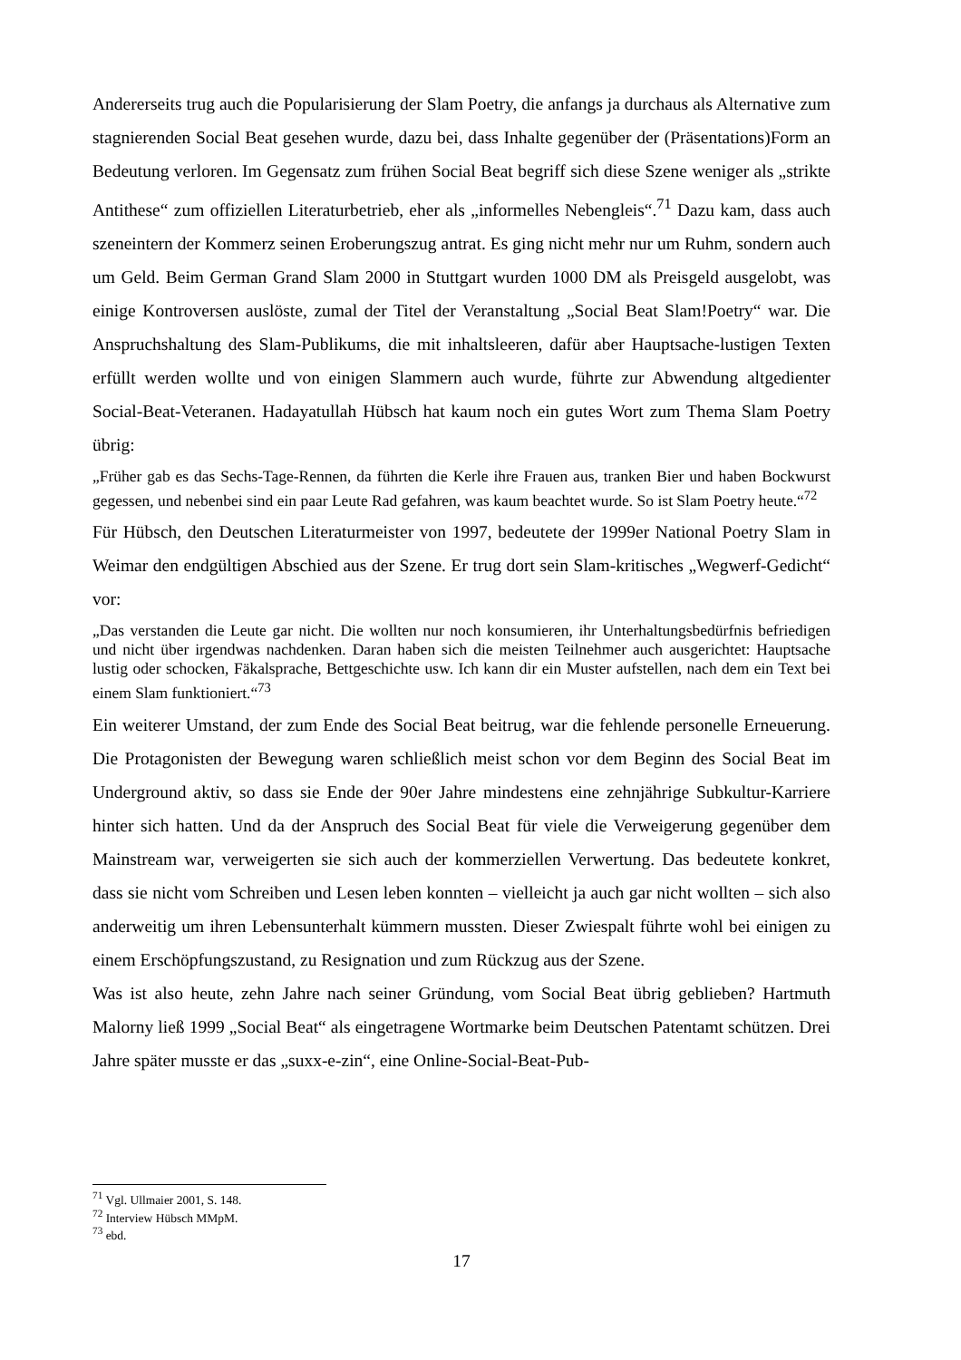Andererseits trug auch die Popularisierung der Slam Poetry, die anfangs ja durchaus als Alternative zum stagnierenden Social Beat gesehen wurde, dazu bei, dass Inhalte gegenüber der (Präsentations)Form an Bedeutung verloren. Im Gegensatz zum frühen Social Beat begriff sich diese Szene weniger als „strikte Antithese“ zum offiziellen Literaturbetrieb, eher als „informelles Nebengleis“.<sup>71</sup> Dazu kam, dass auch szeneintern der Kommerz seinen Eroberungszug antrat. Es ging nicht mehr nur um Ruhm, sondern auch um Geld. Beim German Grand Slam 2000 in Stuttgart wurden 1000 DM als Preisgeld ausgelobt, was einige Kontroversen auslöste, zumal der Titel der Veranstaltung „Social Beat Slam!Poetry“ war. Die Anspruchshaltung des Slam-Publikums, die mit inhaltsleeren, dafür aber Hauptsache-lustigen Texten erfüllt werden wollte und von einigen Slammern auch wurde, führte zur Abwendung altgedienter Social-Beat-Veteranen. Hadayatullah Hübsch hat kaum noch ein gutes Wort zum Thema Slam Poetry übrig:
„Früher gab es das Sechs-Tage-Rennen, da führten die Kerle ihre Frauen aus, tranken Bier und haben Bockwurst gegessen, und nebenbei sind ein paar Leute Rad gefahren, was kaum beachtet wurde. So ist Slam Poetry heute.“<sup>72</sup>
Für Hübsch, den Deutschen Literaturmeister von 1997, bedeutete der 1999er National Poetry Slam in Weimar den endgültigen Abschied aus der Szene. Er trug dort sein Slam-kritisches „Wegwerf-Gedicht“ vor:
„Das verstanden die Leute gar nicht. Die wollten nur noch konsumieren, ihr Unterhaltungsbedürfnis befriedigen und nicht über irgendwas nachdenken. Daran haben sich die meisten Teilnehmer auch ausgerichtet: Hauptsache lustig oder schocken, Fäkalsprache, Bettgeschichte usw. Ich kann dir ein Muster aufstellen, nach dem ein Text bei einem Slam funktioniert.“<sup>73</sup>
Ein weiterer Umstand, der zum Ende des Social Beat beitrug, war die fehlende personelle Erneuerung. Die Protagonisten der Bewegung waren schließlich meist schon vor dem Beginn des Social Beat im Underground aktiv, so dass sie Ende der 90er Jahre mindestens eine zehnjährige Subkultur-Karriere hinter sich hatten. Und da der Anspruch des Social Beat für viele die Verweigerung gegenüber dem Mainstream war, verweigerten sie sich auch der kommerziellen Verwertung. Das bedeutete konkret, dass sie nicht vom Schreiben und Lesen leben konnten – vielleicht ja auch gar nicht wollten – sich also anderweitig um ihren Lebensunterhalt kümmern mussten. Dieser Zwiespalt führte wohl bei einigen zu einem Erschöpfungszustand, zu Resignation und zum Rückzug aus der Szene.
Was ist also heute, zehn Jahre nach seiner Gründung, vom Social Beat übrig geblieben? Hartmuth Malorny ließ 1999 „Social Beat“ als eingetragene Wortmarke beim Deutschen Patentamt schützen. Drei Jahre später musste er das „suxx-e-zin“, eine Online-Social-Beat-Pub-
<sup>71</sup> Vgl. Ullmaier 2001, S. 148.
<sup>72</sup> Interview Hübsch MMpM.
<sup>73</sup> ebd.
17